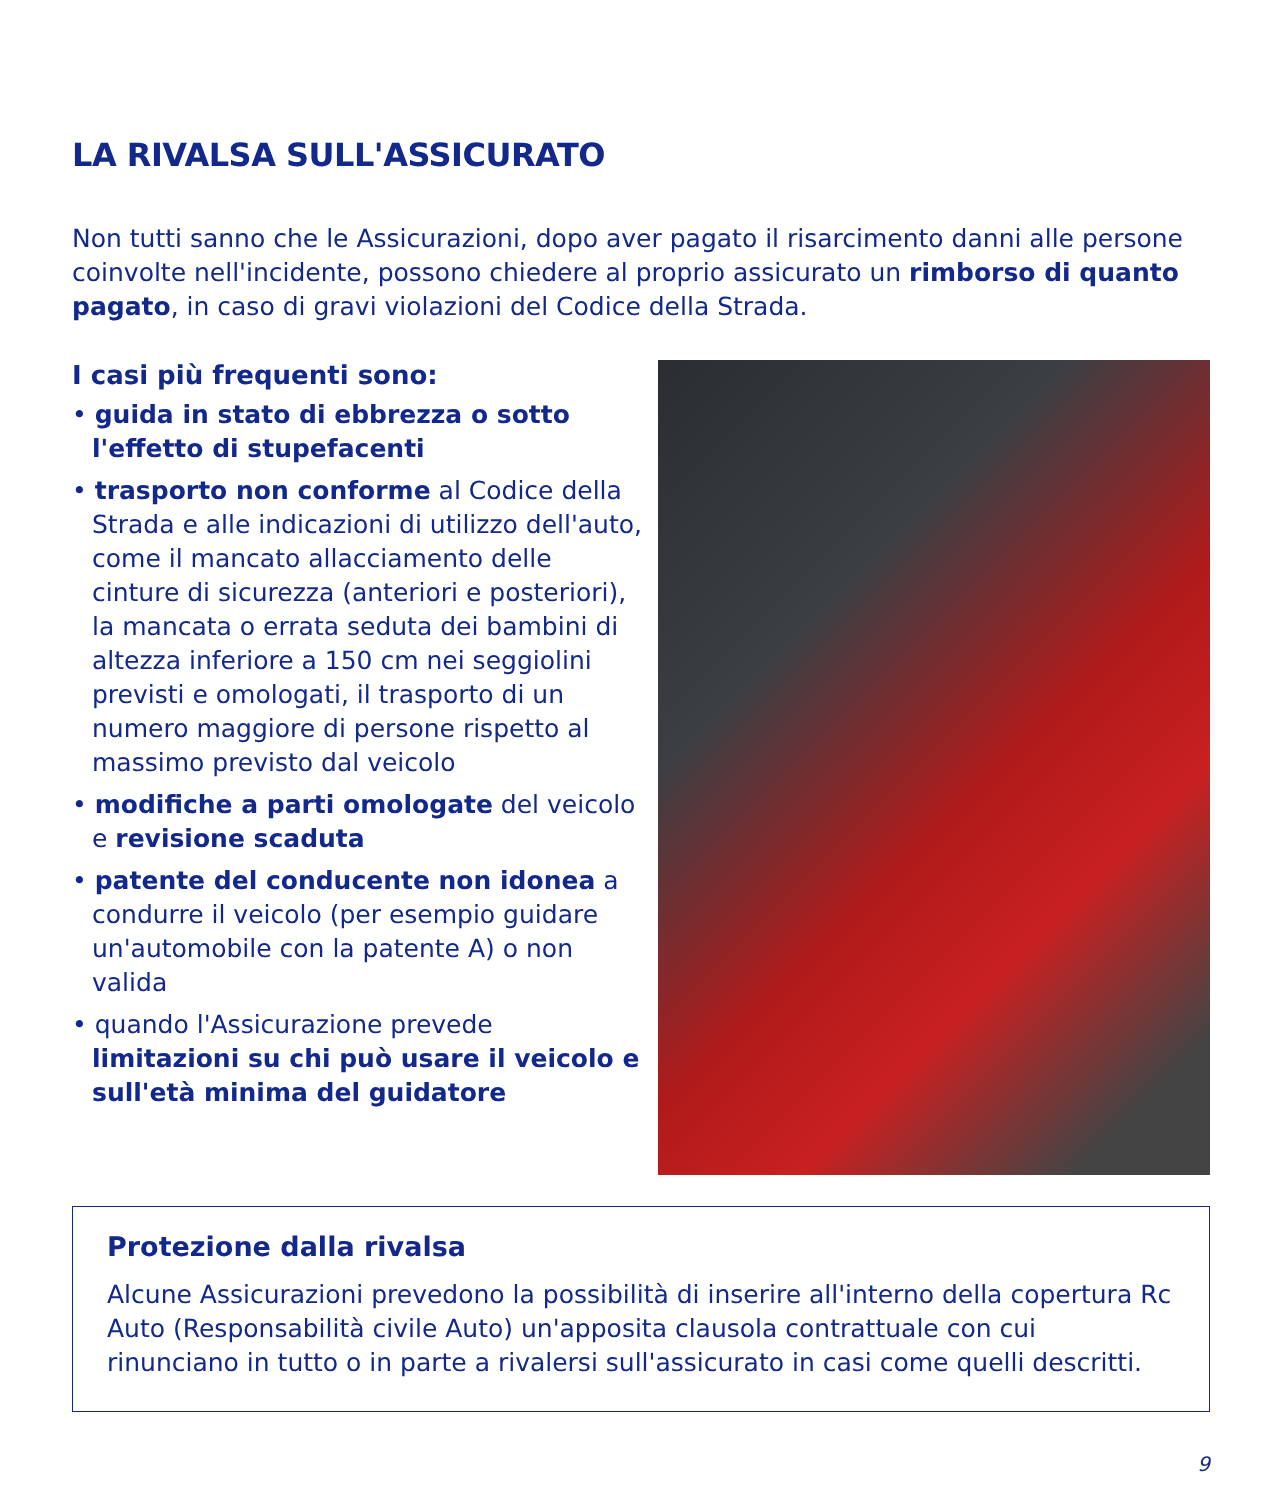LA RIVALSA SULL'ASSICURATO
Non tutti sanno che le Assicurazioni, dopo aver pagato il risarcimento danni alle persone coinvolte nell'incidente, possono chiedere al proprio assicurato un rimborso di quanto pagato, in caso di gravi violazioni del Codice della Strada.
I casi più frequenti sono:
• guida in stato di ebbrezza o sotto l'effetto di stupefacenti
• trasporto non conforme al Codice della Strada e alle indicazioni di utilizzo dell'auto, come il mancato allacciamento delle cinture di sicurezza (anteriori e posteriori), la mancata o errata seduta dei bambini di altezza inferiore a 150 cm nei seggiolini previsti e omologati, il trasporto di un numero maggiore di persone rispetto al massimo previsto dal veicolo
• modifiche a parti omologate del veicolo e revisione scaduta
• patente del conducente non idonea a condurre il veicolo (per esempio guidare un'automobile con la patente A) o non valida
• quando l'Assicurazione prevede limitazioni su chi può usare il veicolo e sull'età minima del guidatore
Protezione dalla rivalsa
Alcune Assicurazioni prevedono la possibilità di inserire all'interno della copertura Rc Auto (Responsabilità civile Auto) un'apposita clausola contrattuale con cui rinunciano in tutto o in parte a rivalersi sull'assicurato in casi come quelli descritti.
9